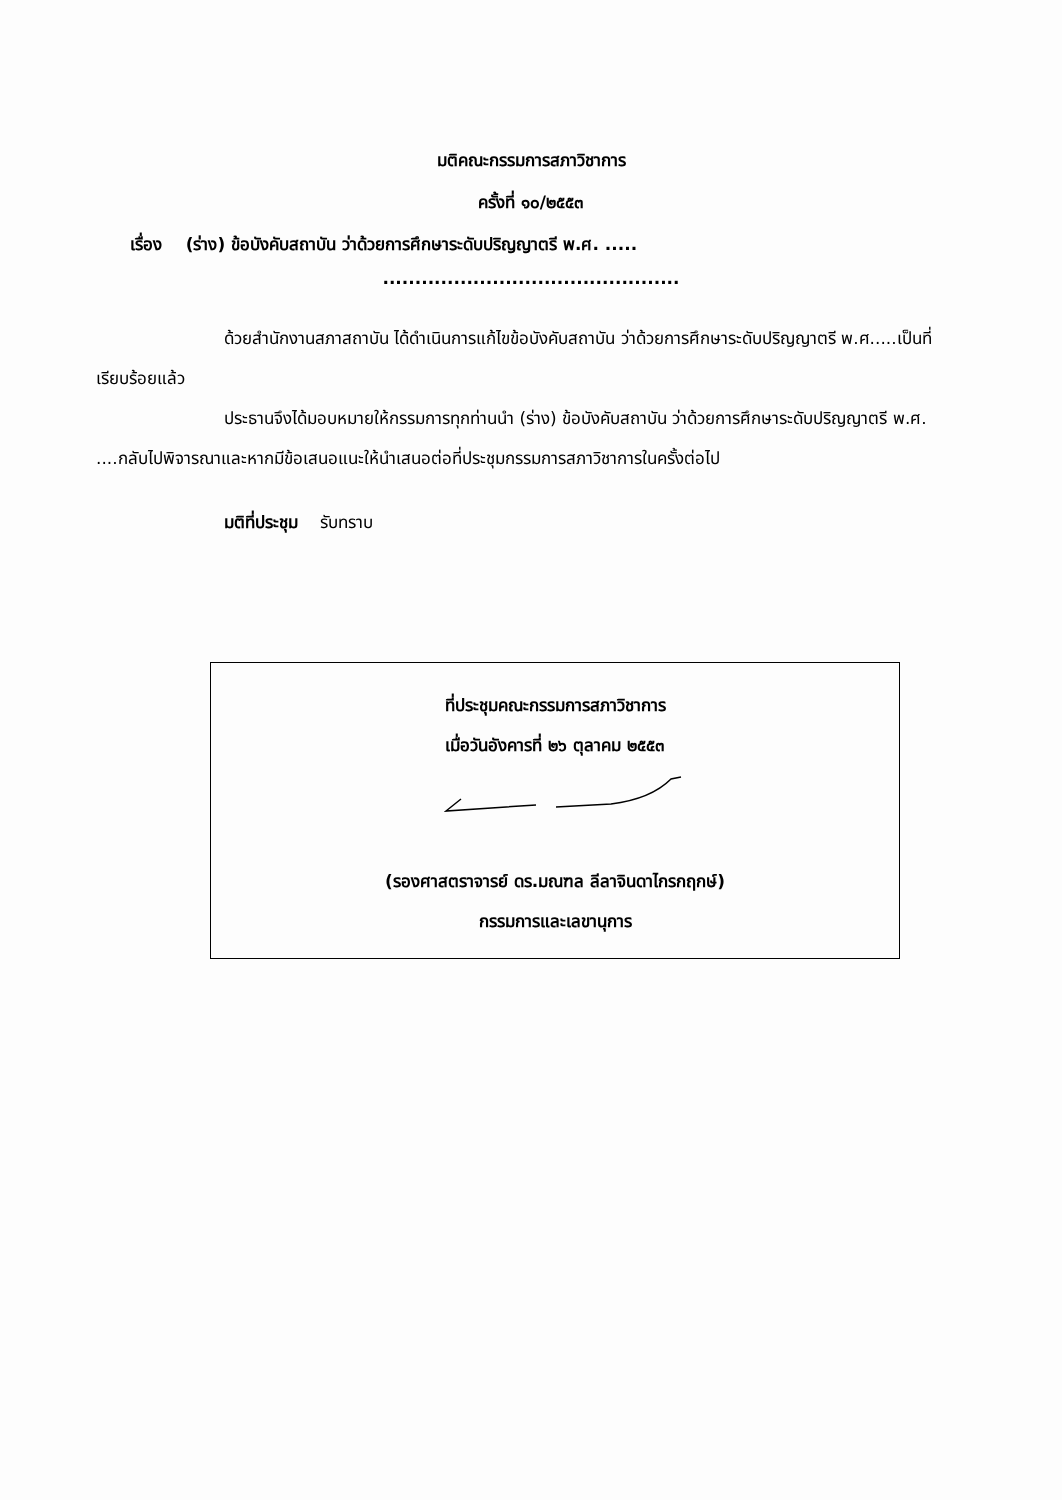มติคณะกรรมการสภาวิชาการ
ครั้งที่ ๑๐/๒๕๕๓
เรื่อง (ร่าง) ข้อบังคับสถาบัน ว่าด้วยการศึกษาระดับปริญญาตรี พ.ศ. .....
..............................................
ด้วยสำนักงานสภาสถาบัน ได้ดำเนินการแก้ไขข้อบังคับสถาบัน ว่าด้วยการศึกษาระดับปริญญาตรี พ.ศ.....เป็นที่เรียบร้อยแล้ว
ประธานจึงได้มอบหมายให้กรรมการทุกท่านนำ (ร่าง) ข้อบังคับสถาบัน ว่าด้วยการศึกษาระดับปริญญาตรี พ.ศ. ....กลับไปพิจารณาและหากมีข้อเสนอแนะให้นำเสนอต่อที่ประชุมกรรมการสภาวิชาการในครั้งต่อไป
มติที่ประชุม รับทราบ
ที่ประชุมคณะกรรมการสภาวิชาการ
เมื่อวันอังคารที่ ๒๖ ตุลาคม ๒๕๕๓
(รองศาสตราจารย์ ดร.มณฑล ลีลาจินดาไกรกฤกษ์)
กรรมการและเลขานุการ